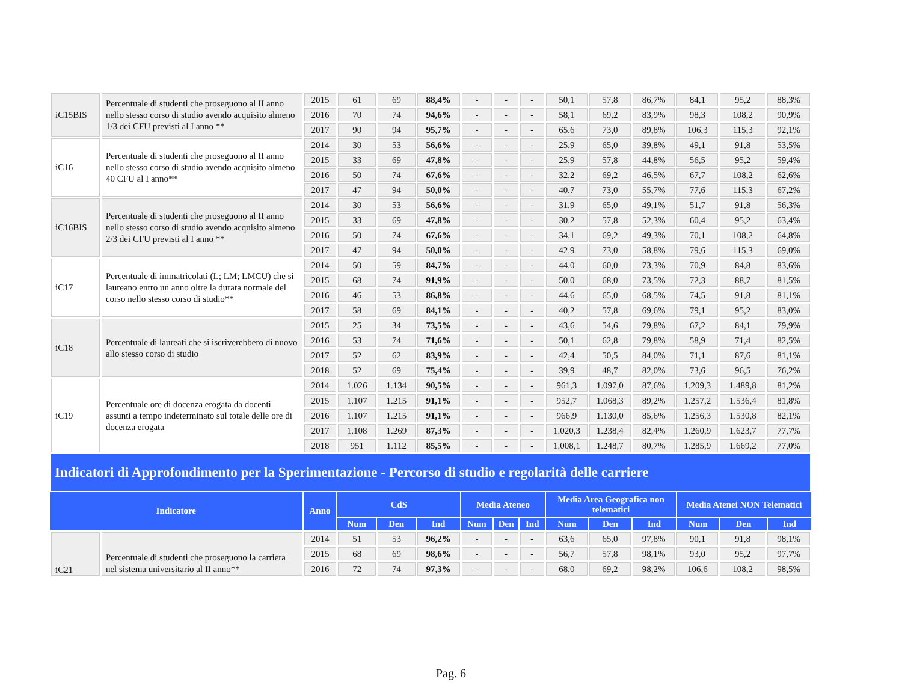| iC15BIS | Percentuale di studenti che proseguono al II anno nello stesso corso di studio avendo acquisito almeno 1/3 dei CFU previsti al I anno ** | 2015 | 61 | 69 | 88,4% | - | - | - | 50,1 | 57,8 | 86,7% | 84,1 | 95,2 | 88,3% |
| | | 2016 | 70 | 74 | 94,6% | - | - | - | 58,1 | 69,2 | 83,9% | 98,3 | 108,2 | 90,9% |
| | | 2017 | 90 | 94 | 95,7% | - | - | - | 65,6 | 73,0 | 89,8% | 106,3 | 115,3 | 92,1% |
| iC16 | Percentuale di studenti che proseguono al II anno nello stesso corso di studio avendo acquisito almeno 40 CFU al I anno** | 2014 | 30 | 53 | 56,6% | - | - | - | 25,9 | 65,0 | 39,8% | 49,1 | 91,8 | 53,5% |
| | | 2015 | 33 | 69 | 47,8% | - | - | - | 25,9 | 57,8 | 44,8% | 56,5 | 95,2 | 59,4% |
| | | 2016 | 50 | 74 | 67,6% | - | - | - | 32,2 | 69,2 | 46,5% | 67,7 | 108,2 | 62,6% |
| | | 2017 | 47 | 94 | 50,0% | - | - | - | 40,7 | 73,0 | 55,7% | 77,6 | 115,3 | 67,2% |
| iC16BIS | Percentuale di studenti che proseguono al II anno nello stesso corso di studio avendo acquisito almeno 2/3 dei CFU previsti al I anno ** | 2014 | 30 | 53 | 56,6% | - | - | - | 31,9 | 65,0 | 49,1% | 51,7 | 91,8 | 56,3% |
| | | 2015 | 33 | 69 | 47,8% | - | - | - | 30,2 | 57,8 | 52,3% | 60,4 | 95,2 | 63,4% |
| | | 2016 | 50 | 74 | 67,6% | - | - | - | 34,1 | 69,2 | 49,3% | 70,1 | 108,2 | 64,8% |
| | | 2017 | 47 | 94 | 50,0% | - | - | - | 42,9 | 73,0 | 58,8% | 79,6 | 115,3 | 69,0% |
| iC17 | Percentuale di immatricolati (L; LM; LMCU) che si laureano entro un anno oltre la durata normale del corso nello stesso corso di studio** | 2014 | 50 | 59 | 84,7% | - | - | - | 44,0 | 60,0 | 73,3% | 70,9 | 84,8 | 83,6% |
| | | 2015 | 68 | 74 | 91,9% | - | - | - | 50,0 | 68,0 | 73,5% | 72,3 | 88,7 | 81,5% |
| | | 2016 | 46 | 53 | 86,8% | - | - | - | 44,6 | 65,0 | 68,5% | 74,5 | 91,8 | 81,1% |
| | | 2017 | 58 | 69 | 84,1% | - | - | - | 40,2 | 57,8 | 69,6% | 79,1 | 95,2 | 83,0% |
| iC18 | Percentuale di laureati che si iscriverebbero di nuovo allo stesso corso di studio | 2015 | 25 | 34 | 73,5% | - | - | - | 43,6 | 54,6 | 79,8% | 67,2 | 84,1 | 79,9% |
| | | 2016 | 53 | 74 | 71,6% | - | - | - | 50,1 | 62,8 | 79,8% | 58,9 | 71,4 | 82,5% |
| | | 2017 | 52 | 62 | 83,9% | - | - | - | 42,4 | 50,5 | 84,0% | 71,1 | 87,6 | 81,1% |
| | | 2018 | 52 | 69 | 75,4% | - | - | - | 39,9 | 48,7 | 82,0% | 73,6 | 96,5 | 76,2% |
| iC19 | Percentuale ore di docenza erogata da docenti assunti a tempo indeterminato sul totale delle ore di docenza erogata | 2014 | 1.026 | 1.134 | 90,5% | - | - | - | 961,3 | 1.097,0 | 87,6% | 1.209,3 | 1.489,8 | 81,2% |
| | | 2015 | 1.107 | 1.215 | 91,1% | - | - | - | 952,7 | 1.068,3 | 89,2% | 1.257,2 | 1.536,4 | 81,8% |
| | | 2016 | 1.107 | 1.215 | 91,1% | - | - | - | 966,9 | 1.130,0 | 85,6% | 1.256,3 | 1.530,8 | 82,1% |
| | | 2017 | 1.108 | 1.269 | 87,3% | - | - | - | 1.020,3 | 1.238,4 | 82,4% | 1.260,9 | 1.623,7 | 77,7% |
| | | 2018 | 951 | 1.112 | 85,5% | - | - | - | 1.008,1 | 1.248,7 | 80,7% | 1.285,9 | 1.669,2 | 77,0% |
Indicatori di Approfondimento per la Sperimentazione - Percorso di studio e regolarità delle carriere
| Indicatore | Anno | CdS | | | Media Ateneo | | | Media Area Geografica non telematici | | | Media Atenei NON Telematici | | |
| --- | --- | --- | --- | --- | --- | --- | --- | --- | --- | --- | --- | --- | --- |
| | | Num | Den | Ind | Num | Den | Ind | Num | Den | Ind | Num | Den | Ind |
| iC21 | Percentuale di studenti che proseguono la carriera nel sistema universitario al II anno** | 2014 | 51 | 53 | 96,2% | - | - | - | 63,6 | 65,0 | 97,8% | 90,1 | 91,8 | 98,1% |
| | | 2015 | 68 | 69 | 98,6% | - | - | - | 56,7 | 57,8 | 98,1% | 93,0 | 95,2 | 97,7% |
| | | 2016 | 72 | 74 | 97,3% | - | - | - | 68,0 | 69,2 | 98,2% | 106,6 | 108,2 | 98,5% |
Pag. 6